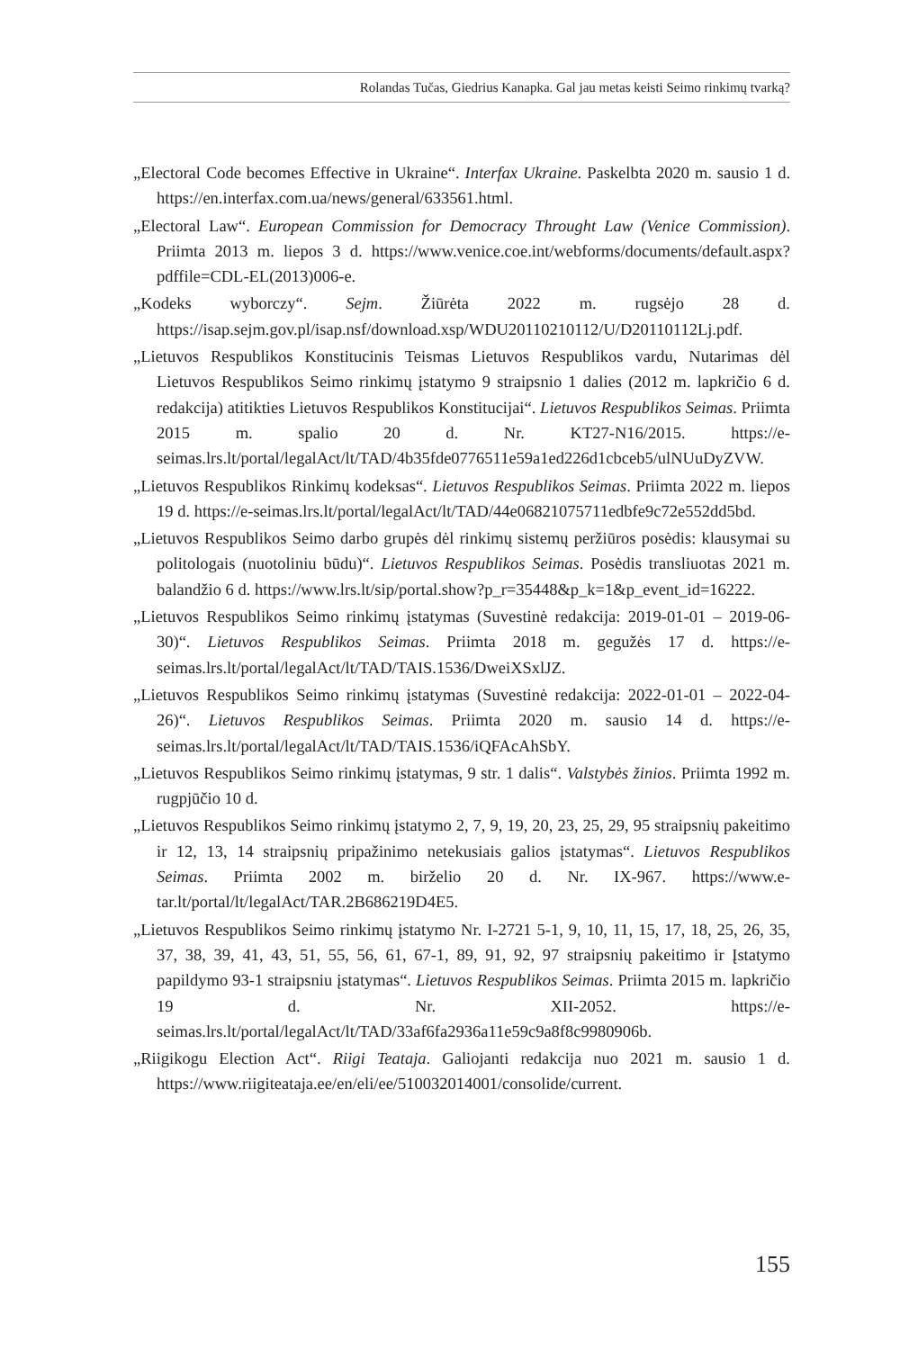Rolandas Tučas, Giedrius Kanapka. Gal jau metas keisti Seimo rinkimų tvarką?
„Electoral Code becomes Effective in Ukraine“. Interfax Ukraine. Paskelbta 2020 m. sausio 1 d. https://en.interfax.com.ua/news/general/633561.html.
„Electoral Law“. European Commission for Democracy Throught Law (Venice Commission). Priimta 2013 m. liepos 3 d. https://www.venice.coe.int/webforms/documents/default.aspx?pdffile=CDL-EL(2013)006-e.
„Kodeks wyborczy“. Sejm. Žiūrėta 2022 m. rugsėjo 28 d. https://isap.sejm.gov.pl/isap.nsf/download.xsp/WDU20110210112/U/D20110112Lj.pdf.
„Lietuvos Respublikos Konstitucinis Teismas Lietuvos Respublikos vardu, Nutarimas dėl Lietuvos Respublikos Seimo rinkimų įstatymo 9 straipsnio 1 dalies (2012 m. lapkričio 6 d. redakcija) atitikties Lietuvos Respublikos Konstitucijai“. Lietuvos Respublikos Seimas. Priimta 2015 m. spalio 20 d. Nr. KT27-N16/2015. https://e-seimas.lrs.lt/portal/legalAct/lt/TAD/4b35fde0776511e59a1ed226d1cbceb5/ulNUuDyZVW.
„Lietuvos Respublikos Rinkimų kodeksas“. Lietuvos Respublikos Seimas. Priimta 2022 m. liepos 19 d. https://e-seimas.lrs.lt/portal/legalAct/lt/TAD/44e06821075711edbfe9c72e552dd5bd.
„Lietuvos Respublikos Seimo darbo grupės dėl rinkimų sistemų peržiūros posėdis: klausymai su politologais (nuotoliniu būdu)“. Lietuvos Respublikos Seimas. Posėdis transliuotas 2021 m. balandžio 6 d. https://www.lrs.lt/sip/portal.show?p_r=35448&p_k=1&p_event_id=16222.
„Lietuvos Respublikos Seimo rinkimų įstatymas (Suvestinė redakcija: 2019-01-01 – 2019-06-30)“. Lietuvos Respublikos Seimas. Priimta 2018 m. gegužės 17 d. https://e-seimas.lrs.lt/portal/legalAct/lt/TAD/TAIS.1536/DweiXSxlJZ.
„Lietuvos Respublikos Seimo rinkimų įstatymas (Suvestinė redakcija: 2022-01-01 – 2022-04-26)“. Lietuvos Respublikos Seimas. Priimta 2020 m. sausio 14 d. https://e-seimas.lrs.lt/portal/legalAct/lt/TAD/TAIS.1536/iQFAcAhSbY.
„Lietuvos Respublikos Seimo rinkimų įstatymas, 9 str. 1 dalis“. Valstybės žinios. Priimta 1992 m. rugpjūčio 10 d.
„Lietuvos Respublikos Seimo rinkimų įstatymo 2, 7, 9, 19, 20, 23, 25, 29, 95 straipsnių pakeitimo ir 12, 13, 14 straipsnių pripažinimo netekusiais galios įstatymas“. Lietuvos Respublikos Seimas. Priimta 2002 m. birželio 20 d. Nr. IX-967. https://www.e-tar.lt/portal/lt/legalAct/TAR.2B686219D4E5.
„Lietuvos Respublikos Seimo rinkimų įstatymo Nr. I-2721 5-1, 9, 10, 11, 15, 17, 18, 25, 26, 35, 37, 38, 39, 41, 43, 51, 55, 56, 61, 67-1, 89, 91, 92, 97 straipsnių pakeitimo ir Įstatymo papildymo 93-1 straipsniu įstatymas“. Lietuvos Respublikos Seimas. Priimta 2015 m. lapkričio 19 d. Nr. XII-2052. https://e-seimas.lrs.lt/portal/legalAct/lt/TAD/33af6fa2936a11e59c9a8f8c9980906b.
„Riigikogu Election Act“. Riigi Teataja. Galiojanti redakcija nuo 2021 m. sausio 1 d. https://www.riigiteataja.ee/en/eli/ee/510032014001/consolide/current.
155